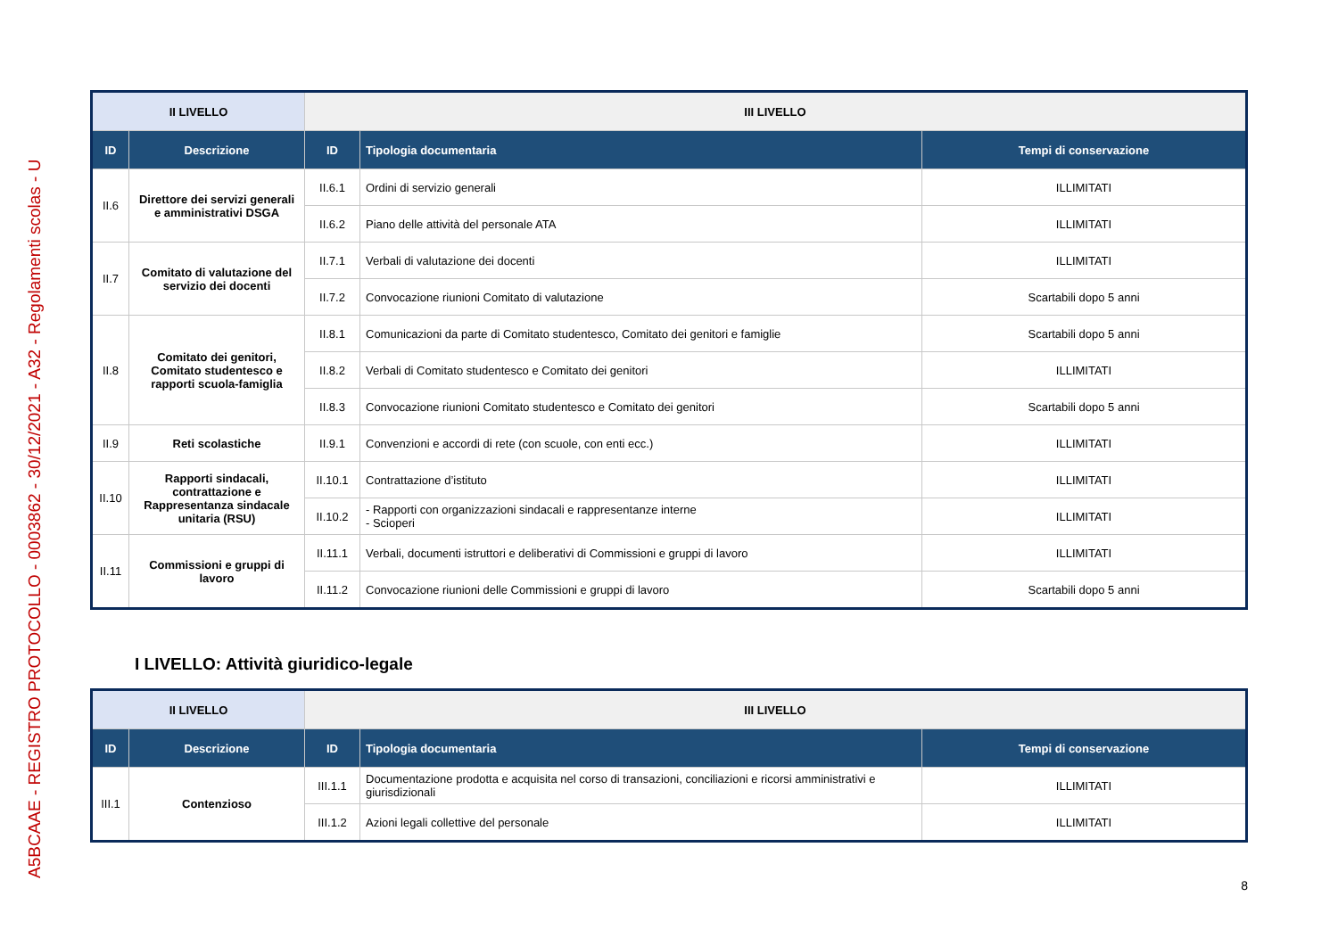A5BCAAE - REGISTRO PROTOCOLLO - 0003862 - 30/12/2021 - A32 - Regolamenti scolas - U
| II LIVELLO | | III LIVELLO | | |
| --- | --- | --- | --- | --- |
| ID | Descrizione | ID | Tipologia documentaria | Tempi di conservazione |
| II.6 | Direttore dei servizi generali e amministrativi DSGA | II.6.1 | Ordini di servizio generali | ILLIMITATI |
| | | II.6.2 | Piano delle attività del personale ATA | ILLIMITATI |
| II.7 | Comitato di valutazione del servizio dei docenti | II.7.1 | Verbali di valutazione dei docenti | ILLIMITATI |
| | | II.7.2 | Convocazione riunioni Comitato di valutazione | Scartabili dopo 5 anni |
| II.8 | Comitato dei genitori, Comitato studentesco e rapporti scuola-famiglia | II.8.1 | Comunicazioni da parte di Comitato studentesco, Comitato dei genitori e famiglie | Scartabili dopo 5 anni |
| | | II.8.2 | Verbali di Comitato studentesco e Comitato dei genitori | ILLIMITATI |
| | | II.8.3 | Convocazione riunioni Comitato studentesco e Comitato dei genitori | Scartabili dopo 5 anni |
| II.9 | Reti scolastiche | II.9.1 | Convenzioni e accordi di rete (con scuole, con enti ecc.) | ILLIMITATI |
| II.10 | Rapporti sindacali, contrattazione e Rappresentanza sindacale unitaria (RSU) | II.10.1 | Contrattazione d’istituto | ILLIMITATI |
| | | II.10.2 | - Rapporti con organizzazioni sindacali e rappresentanze interne - Scioperi | ILLIMITATI |
| II.11 | Commissioni e gruppi di lavoro | II.11.1 | Verbali, documenti istruttori e deliberativi di Commissioni e gruppi di lavoro | ILLIMITATI |
| | | II.11.2 | Convocazione riunioni delle Commissioni e gruppi di lavoro | Scartabili dopo 5 anni |
I LIVELLO: Attività giuridico-legale
| II LIVELLO | | III LIVELLO | | |
| --- | --- | --- | --- | --- |
| ID | Descrizione | ID | Tipologia documentaria | Tempi di conservazione |
| III.1 | Contenzioso | III.1.1 | Documentazione prodotta e acquisita nel corso di transazioni, conciliazioni e ricorsi amministrativi e giurisdizionali | ILLIMITATI |
| | | III.1.2 | Azioni legali collettive del personale | ILLIMITATI |
8